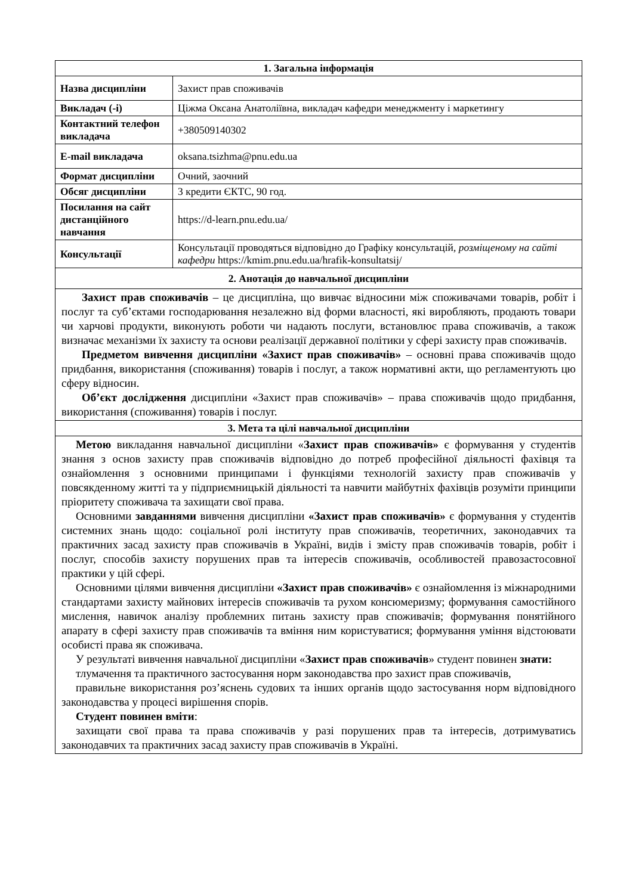| 1. Загальна інформація | |
| --- | --- |
| Назва дисципліни | Захист прав споживачів |
| Викладач (-і) | Ціжма Оксана Анатоліївна, викладач кафедри менеджменту і маркетингу |
| Контактний телефон викладача | +380509140302 |
| E-mail викладача | oksana.tsizhma@pnu.edu.ua |
| Формат дисципліни | Очний, заочний |
| Обсяг дисципліни | 3 кредити ЄКТС, 90 год. |
| Посилання на сайт дистанційного навчання | https://d-learn.pnu.edu.ua/ |
| Консультації | Консультації проводяться відповідно до Графіку консультацій, розміщеному на сайті кафедри https://kmim.pnu.edu.ua/hrafik-konsultatsij/ |
| 2. Анотація до навчальної дисципліни | |
| Захист прав споживачів – це дисципліна, що вивчає відносини між споживачами товарів, робіт і послуг та суб’єктами господарювання незалежно від форми власності, які виробляють, продають товари чи харчові продукти, виконують роботи чи надають послуги, встановлює права споживачів, а також визначає механізми їх захисту та основи реалізації державної політики у сфері захисту прав споживачів. Предметом вивчення дисципліни «Захист прав споживачів» – основні права споживачів щодо придбання, використання (споживання) товарів і послуг, а також нормативні акти, що регламентують цю сферу відносин. Об’єкт дослідження дисципліни «Захист прав споживачів» – права споживачів щодо придбання, використання (споживання) товарів і послуг. | |
| 3. Мета та цілі навчальної дисципліни | |
| Метою викладання навчальної дисципліни « Захист прав споживачів» є формування у студентів знання з основ захисту прав споживачів відповідно до потреб професійної діяльності фахівця та ознайомлення з основними принципами і функціями технологій захисту прав споживачів у повсякденному житті та у підприємницькій діяльності та навчити майбутніх фахівців розуміти принципи пріоритету споживача та захищати свої права. Основними завданнями вивчення дисципліни «Захист прав споживачів» є формування у студентів системних знань щодо: соціальної ролі інституту прав споживачів, теоретичних, законодавчих та практичних засад захисту прав споживачів в Україні, видів і змісту прав споживачів товарів, робіт і послуг, способів захисту порушених прав та інтересів споживачів, особливостей правозастосовної практики у цій сфері. Основними цілями вивчення дисципліни «Захист прав споживачів» є ознайомлення із міжнародними стандартами захисту майнових інтересів споживачів та рухом консюмеризму; формування самостійного мислення, навичок аналізу проблемних питань захисту прав споживачів; формування понятійного апарату в сфері захисту прав споживачів та вміння ним користуватися; формування уміння відстоювати особисті права як споживача. У результаті вивчення навчальної дисципліни « Захист прав споживачів » студент повинен знати: тлумачення та практичного застосування норм законодавства про захист прав споживачів, правильне використання роз’яснень судових та інших органів щодо застосування норм відповідного законодавства у процесі вирішення спорів. Студент повинен вміти : захищати свої права та права споживачів у разі порушених прав та інтересів, дотримуватись законодавчих та практичних засад захисту прав споживачів в Україні. | |